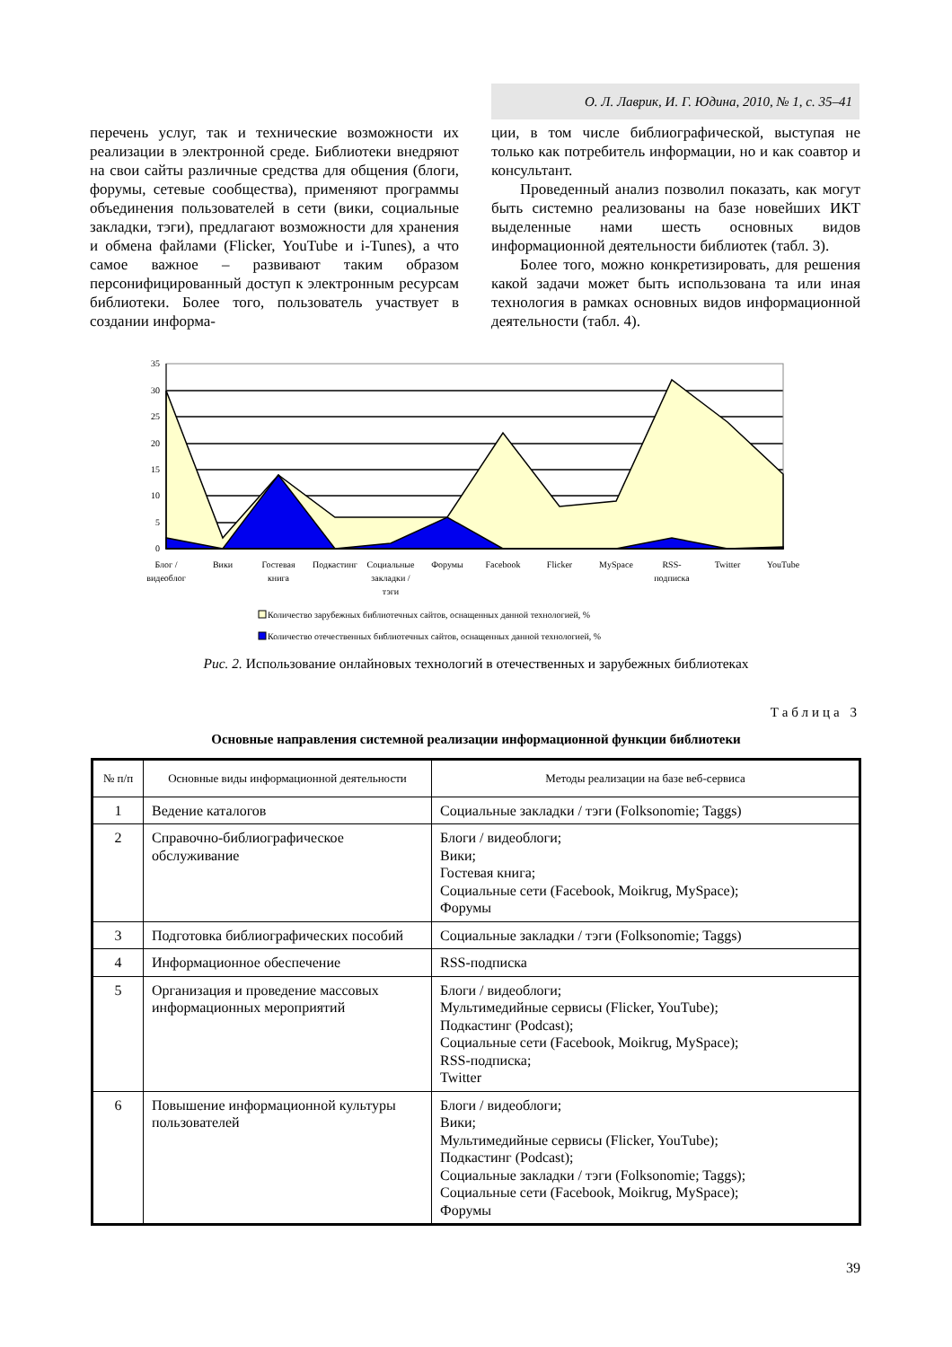О. Л. Лаврик, И. Г. Юдина, 2010, № 1, с. 35–41
перечень услуг, так и технические возможности их реализации в электронной среде. Библиотеки внедряют на свои сайты различные средства для общения (блоги, форумы, сетевые сообщества), применяют программы объединения пользователей в сети (вики, социальные закладки, тэги), предлагают возможности для хранения и обмена файлами (Flicker, YouTube и i-Tunes), а что самое важное – развивают таким образом персонифицированный доступ к электронным ресурсам библиотеки. Более того, пользователь участвует в создании информа-
ции, в том числе библиографической, выступая не только как потребитель информации, но и как соавтор и консультант.
Проведенный анализ позволил показать, как могут быть системно реализованы на базе новейших ИКТ выделенные нами шесть основных видов информационной деятельности библиотек (табл. 3).
Более того, можно конкретизировать, для решения какой задачи может быть использована та или иная технология в рамках основных видов информационной деятельности (табл. 4).
0
5
10
15
20
25
30
35
Блог /
видеоблог
Вики
Гостевая
книга
Подкастинг
Социальные
закладки /
тэги
Форумы
Facebook
Flicker
MySpace
RSS-
подписка
Twitter
YouTube
Количество зарубежных библиотечных сайтов, оснащенных данной технологией, %
Количество отечественных библиотечных сайтов, оснащенных данной технологией, %
Рис. 2. Использование онлайновых технологий в отечественных и зарубежных библиотеках
Таблица 3
Основные направления системной реализации информационной функции библиотеки
| № п/п | Основные виды информационной деятельности | Методы реализации на базе веб-сервиса |
| --- | --- | --- |
| 1 | Ведение каталогов | Социальные закладки / тэги (Folksonomie; Taggs) |
| 2 | Справочно-библиографическое обслуживание | Блоги / видеоблоги; Вики; Гостевая книга; Социальные сети (Facebook, Moikrug, MySpace); Форумы |
| 3 | Подготовка библиографических пособий | Социальные закладки / тэги (Folksonomie; Taggs) |
| 4 | Информационное обеспечение | RSS-подписка |
| 5 | Организация и проведение массовых информационных мероприятий | Блоги / видеоблоги; Мультимедийные сервисы (Flicker, YouTube); Подкастинг (Podcast); Социальные сети (Facebook, Moikrug, MySpace); RSS-подписка; Twitter |
| 6 | Повышение информационной культуры пользователей | Блоги / видеоблоги; Вики; Мультимедийные сервисы (Flicker, YouTube); Подкастинг (Podcast); Социальные закладки / тэги (Folksonomie; Taggs); Социальные сети (Facebook, Moikrug, MySpace); Форумы |
39